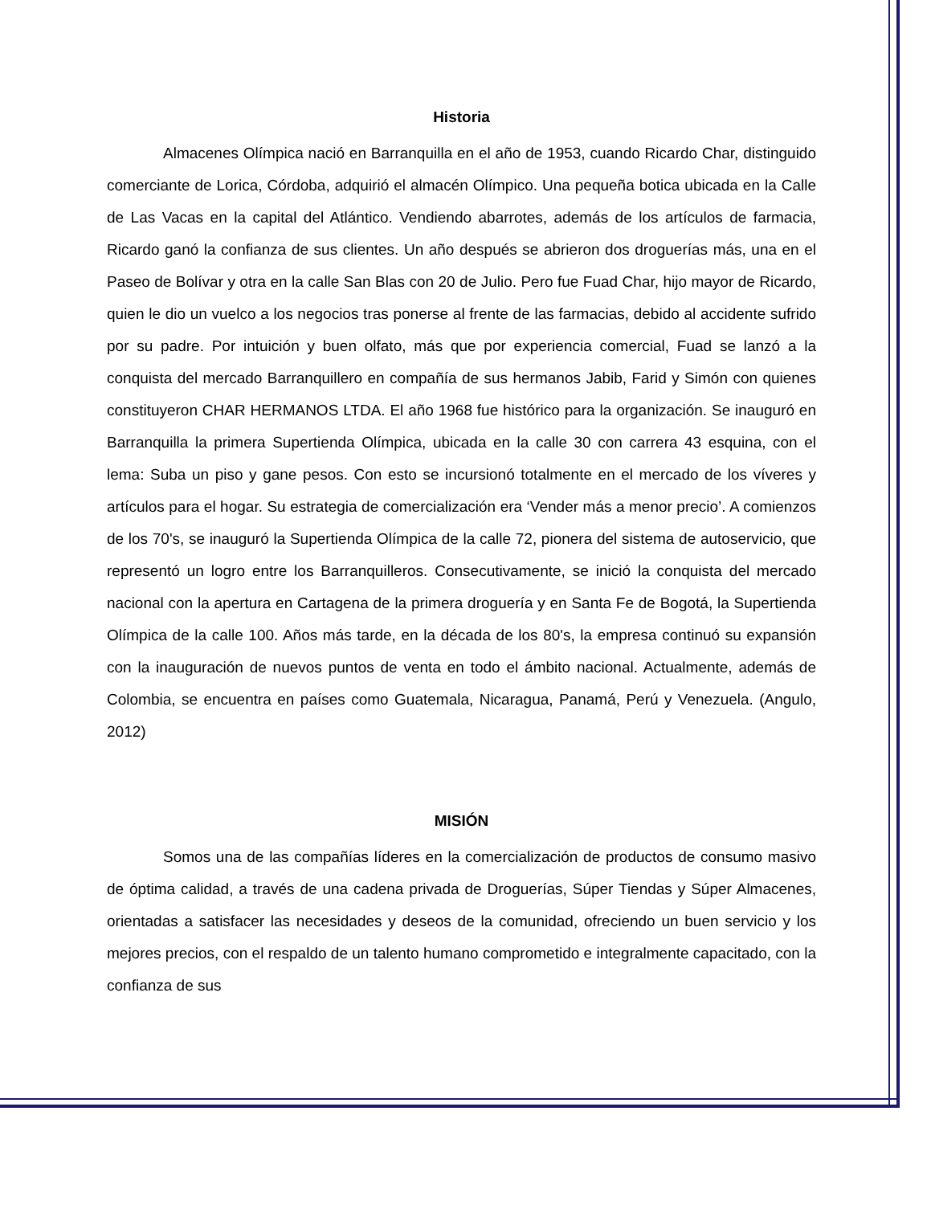Historia
Almacenes Olímpica nació en Barranquilla en el año de 1953, cuando Ricardo Char, distinguido comerciante de Lorica, Córdoba, adquirió el almacén Olímpico. Una pequeña botica ubicada en la Calle de Las Vacas en la capital del Atlántico. Vendiendo abarrotes, además de los artículos de farmacia, Ricardo ganó la confianza de sus clientes. Un año después se abrieron dos droguerías más, una en el Paseo de Bolívar y otra en la calle San Blas con 20 de Julio. Pero fue Fuad Char, hijo mayor de Ricardo, quien le dio un vuelco a los negocios tras ponerse al frente de las farmacias, debido al accidente sufrido por su padre. Por intuición y buen olfato, más que por experiencia comercial, Fuad se lanzó a la conquista del mercado Barranquillero en compañía de sus hermanos Jabib, Farid y Simón con quienes constituyeron CHAR HERMANOS LTDA. El año 1968 fue histórico para la organización. Se inauguró en Barranquilla la primera Supertienda Olímpica, ubicada en la calle 30 con carrera 43 esquina, con el lema: Suba un piso y gane pesos. Con esto se incursionó totalmente en el mercado de los víveres y artículos para el hogar. Su estrategia de comercialización era ‘Vender más a menor precio’. A comienzos de los 70's, se inauguró la Supertienda Olímpica de la calle 72, pionera del sistema de autoservicio, que representó un logro entre los Barranquilleros. Consecutivamente, se inició la conquista del mercado nacional con la apertura en Cartagena de la primera droguería y en Santa Fe de Bogotá, la Supertienda Olímpica de la calle 100. Años más tarde, en la década de los 80's, la empresa continuó su expansión con la inauguración de nuevos puntos de venta en todo el ámbito nacional. Actualmente, además de Colombia, se encuentra en países como Guatemala, Nicaragua, Panamá, Perú y Venezuela. (Angulo, 2012)
MISIÓN
Somos una de las compañías líderes en la comercialización de productos de consumo masivo de óptima calidad, a través de una cadena privada de Droguerías, Súper Tiendas y Súper Almacenes, orientadas a satisfacer las necesidades y deseos de la comunidad, ofreciendo un buen servicio y los mejores precios, con el respaldo de un talento humano comprometido e integralmente capacitado, con la confianza de sus